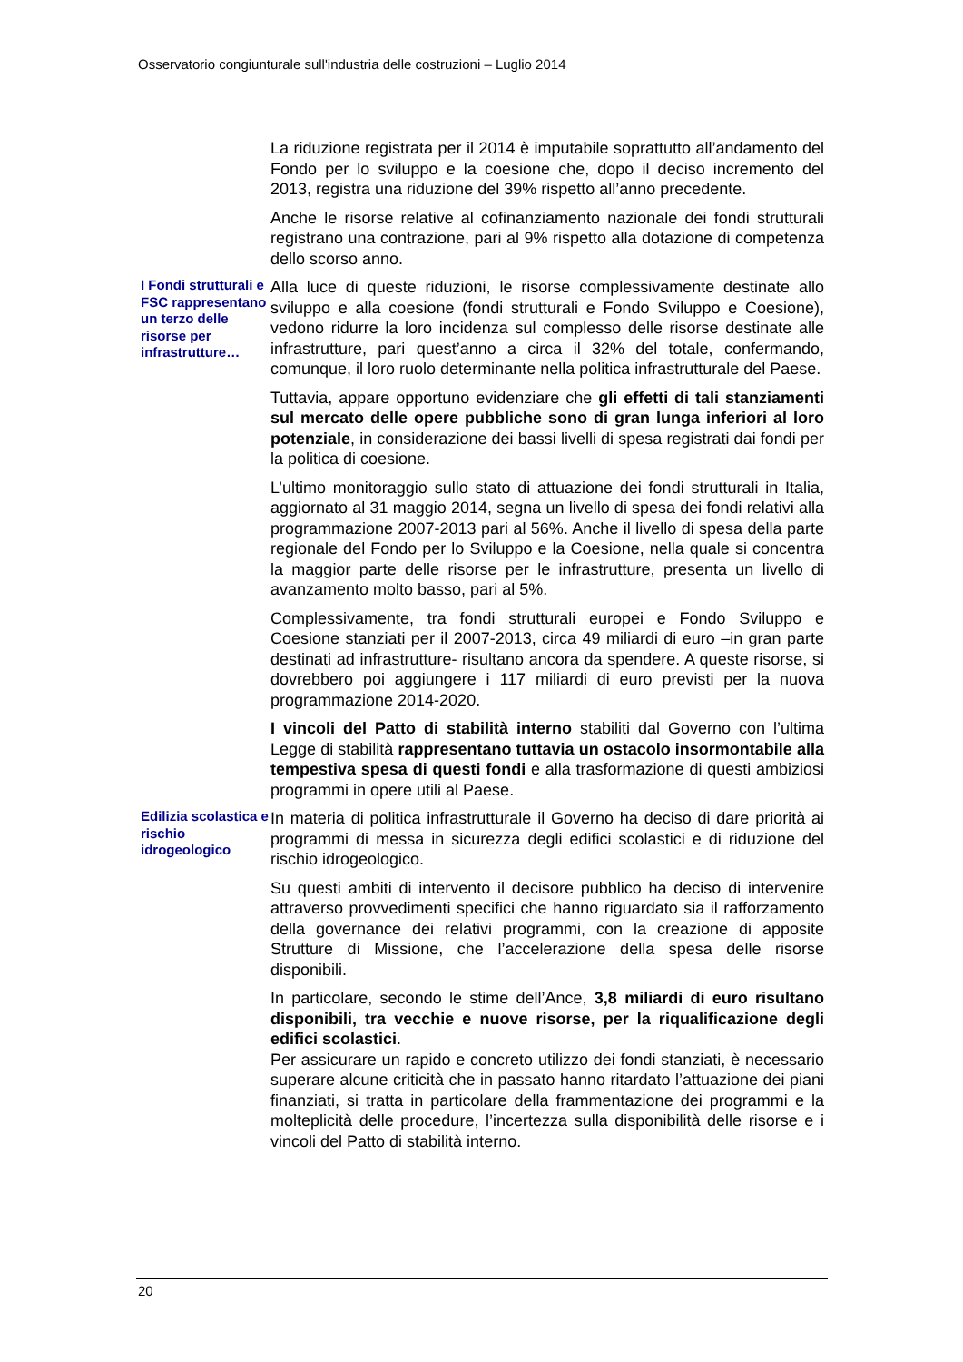Osservatorio congiunturale sull'industria delle costruzioni – Luglio 2014
La riduzione registrata per il 2014 è imputabile soprattutto all’andamento del Fondo per lo sviluppo e la coesione che, dopo il deciso incremento del 2013, registra una riduzione del 39% rispetto all’anno precedente.
Anche le risorse relative al cofinanziamento nazionale dei fondi strutturali registrano una contrazione, pari al 9% rispetto alla dotazione di competenza dello scorso anno.
I Fondi strutturali e FSC rappresentano un terzo delle risorse per infrastrutture…
Alla luce di queste riduzioni, le risorse complessivamente destinate allo sviluppo e alla coesione (fondi strutturali e Fondo Sviluppo e Coesione), vedono ridurre la loro incidenza sul complesso delle risorse destinate alle infrastrutture, pari quest’anno a circa il 32% del totale, confermando, comunque, il loro ruolo determinante nella politica infrastrutturale del Paese.
Tuttavia, appare opportuno evidenziare che gli effetti di tali stanziamenti sul mercato delle opere pubbliche sono di gran lunga inferiori al loro potenziale, in considerazione dei bassi livelli di spesa registrati dai fondi per la politica di coesione.
L’ultimo monitoraggio sullo stato di attuazione dei fondi strutturali in Italia, aggiornato al 31 maggio 2014, segna un livello di spesa dei fondi relativi alla programmazione 2007-2013 pari al 56%. Anche il livello di spesa della parte regionale del Fondo per lo Sviluppo e la Coesione, nella quale si concentra la maggior parte delle risorse per le infrastrutture, presenta un livello di avanzamento molto basso, pari al 5%.
Complessivamente, tra fondi strutturali europei e Fondo Sviluppo e Coesione stanziati per il 2007-2013, circa 49 miliardi di euro –in gran parte destinati ad infrastrutture- risultano ancora da spendere. A queste risorse, si dovrebbero poi aggiungere i 117 miliardi di euro previsti per la nuova programmazione 2014-2020.
I vincoli del Patto di stabilità interno stabiliti dal Governo con l’ultima Legge di stabilità rappresentano tuttavia un ostacolo insormontabile alla tempestiva spesa di questi fondi e alla trasformazione di questi ambiziosi programmi in opere utili al Paese.
Edilizia scolastica e rischio idrogeologico
In materia di politica infrastrutturale il Governo ha deciso di dare priorità ai programmi di messa in sicurezza degli edifici scolastici e di riduzione del rischio idrogeologico.
Su questi ambiti di intervento il decisore pubblico ha deciso di intervenire attraverso provvedimenti specifici che hanno riguardato sia il rafforzamento della governance dei relativi programmi, con la creazione di apposite Strutture di Missione, che l’accelerazione della spesa delle risorse disponibili.
In particolare, secondo le stime dell’Ance, 3,8 miliardi di euro risultano disponibili, tra vecchie e nuove risorse, per la riqualificazione degli edifici scolastici.
Per assicurare un rapido e concreto utilizzo dei fondi stanziati, è necessario superare alcune criticità che in passato hanno ritardato l’attuazione dei piani finanziati, si tratta in particolare della frammentazione dei programmi e la molteplicità delle procedure, l’incertezza sulla disponibilità delle risorse e i vincoli del Patto di stabilità interno.
20